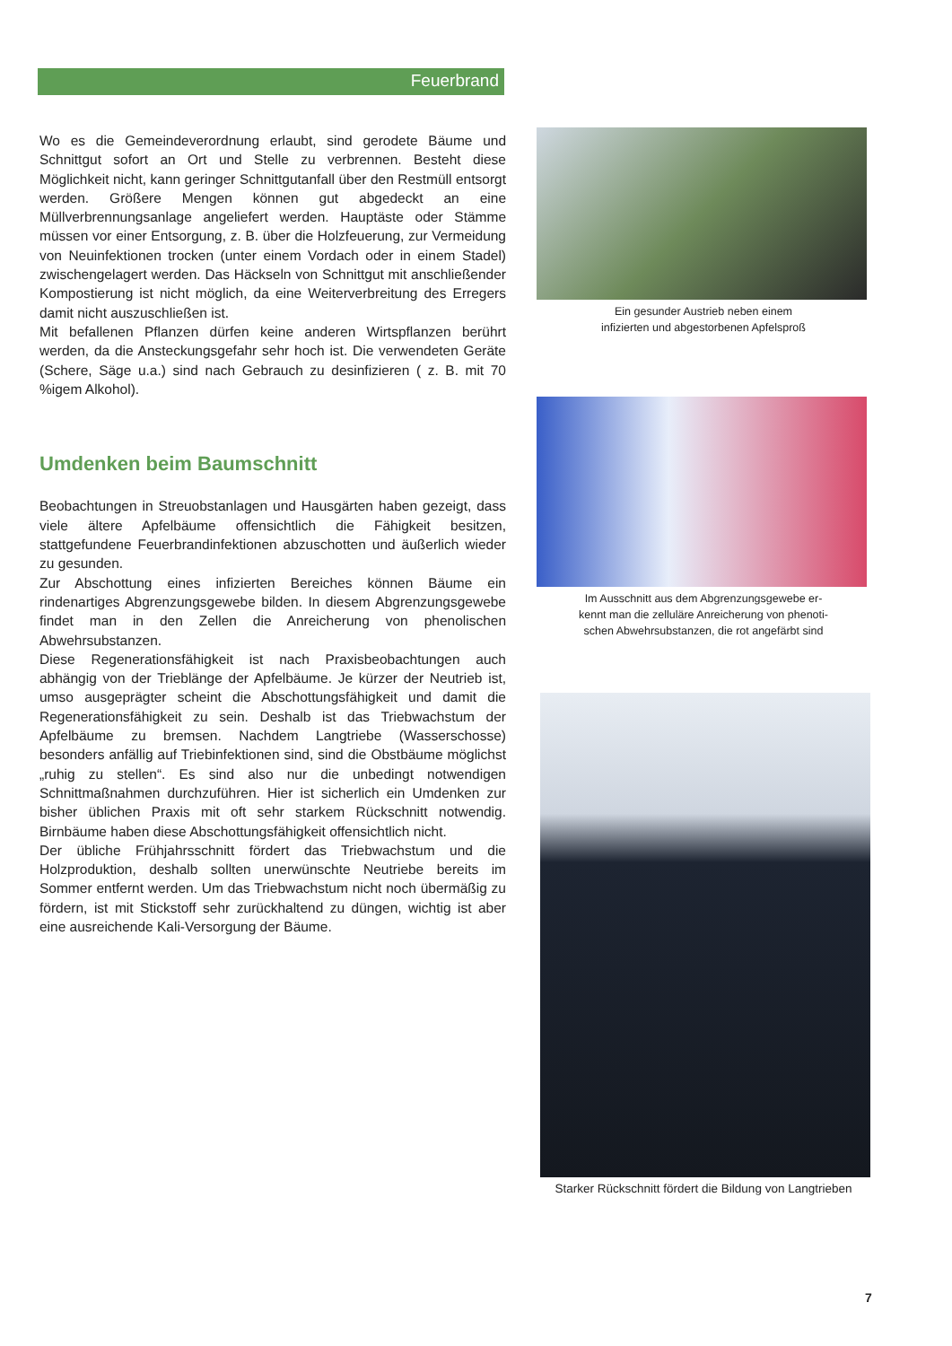Feuerbrand
Wo es die Gemeindeverordnung erlaubt, sind gerodete Bäume und Schnittgut sofort an Ort und Stelle zu verbrennen. Besteht diese Möglichkeit nicht, kann geringer Schnittgutanfall über den Restmüll entsorgt werden. Größere Mengen können gut abgedeckt an eine Müllverbrennungsanlage angeliefert werden. Hauptäste oder Stämme müssen vor einer Entsorgung, z. B. über die Holzfeuerung, zur Vermeidung von Neuinfektionen trocken (unter einem Vordach oder in einem Stadel) zwischengelagert werden. Das Häckseln von Schnittgut mit anschließender Kompostierung ist nicht möglich, da eine Weiterverbreitung des Erregers damit nicht auszuschließen ist.
Mit befallenen Pflanzen dürfen keine anderen Wirtspflanzen berührt werden, da die Ansteckungsgefahr sehr hoch ist. Die verwendeten Geräte (Schere, Säge u.a.) sind nach Gebrauch zu desinfizieren ( z. B. mit 70 %igem Alkohol).
Umdenken beim Baumschnitt
Beobachtungen in Streuobstanlagen und Hausgärten haben gezeigt, dass viele ältere Apfelbäume offensichtlich die Fähigkeit besitzen, stattgefundene Feuerbrandinfektionen abzuschotten und äußerlich wieder zu gesunden.
Zur Abschottung eines infizierten Bereiches können Bäume ein rindenartiges Abgrenzungsgewebe bilden. In diesem Abgrenzungsgewebe findet man in den Zellen die Anreicherung von phenolischen Abwehrsubstanzen.
Diese Regenerationsfähigkeit ist nach Praxisbeobachtungen auch abhängig von der Trieblänge der Apfelbäume. Je kürzer der Neutrieb ist, umso ausgeprägter scheint die Abschottungsfähigkeit und damit die Regenerationsfähigkeit zu sein. Deshalb ist das Triebwachstum der Apfelbäume zu bremsen. Nachdem Langtriebe (Wasserschosse) besonders anfällig auf Triebinfektionen sind, sind die Obstbäume möglichst „ruhig zu stellen“. Es sind also nur die unbedingt notwendigen Schnittmaßnahmen durchzuführen. Hier ist sicherlich ein Umdenken zur bisher üblichen Praxis mit oft sehr starkem Rückschnitt notwendig. Birnbäume haben diese Abschottungsfähigkeit offensichtlich nicht.
Der übliche Frühjahrsschnitt fördert das Triebwachstum und die Holzproduktion, deshalb sollten unerwünschte Neutriebe bereits im Sommer entfernt werden. Um das Triebwachstum nicht noch übermäßig zu fördern, ist mit Stickstoff sehr zurückhaltend zu düngen, wichtig ist aber eine ausreichende Kali-Versorgung der Bäume.
Ein gesunder Austrieb neben einem
infizierten und abgestorbenen Apfelsproß
Im Ausschnitt aus dem Abgrenzungsgewebe er-
kennt man die zelluläre Anreicherung von phenoti-
schen Abwehrsubstanzen, die rot angefärbt sind
Starker Rückschnitt fördert die Bildung von Langtrieben
7